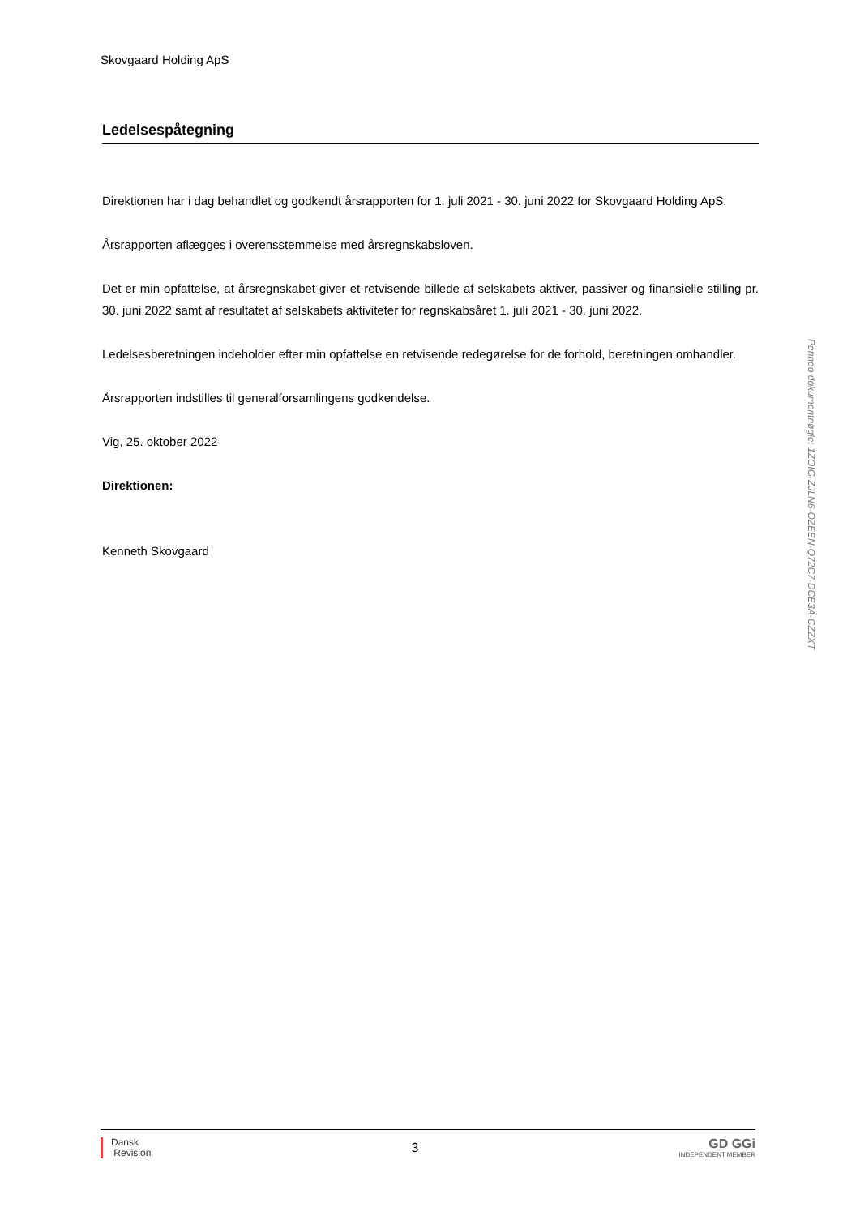Skovgaard Holding ApS
Ledelsespåtegning
Direktionen har i dag behandlet og godkendt årsrapporten for 1. juli 2021 - 30. juni 2022 for Skovgaard Holding ApS.
Årsrapporten aflægges i overensstemmelse med årsregnskabsloven.
Det er min opfattelse, at årsregnskabet giver et retvisende billede af selskabets aktiver, passiver og finansielle stilling pr. 30. juni 2022 samt af resultatet af selskabets aktiviteter for regnskabsåret 1. juli 2021 - 30. juni 2022.
Ledelsesberetningen indeholder efter min opfattelse en retvisende redegørelse for de forhold, beretningen omhandler.
Årsrapporten indstilles til generalforsamlingens godkendelse.
Vig, 25. oktober 2022
Direktionen:
Kenneth Skovgaard
Penneo dokumentnøgle: 1ZOIG-ZJLN6-OZEEN-Q72C7-DCE3A-CZZXT
Dansk
Revision
3
GD GGi
INDEPENDENT MEMBER